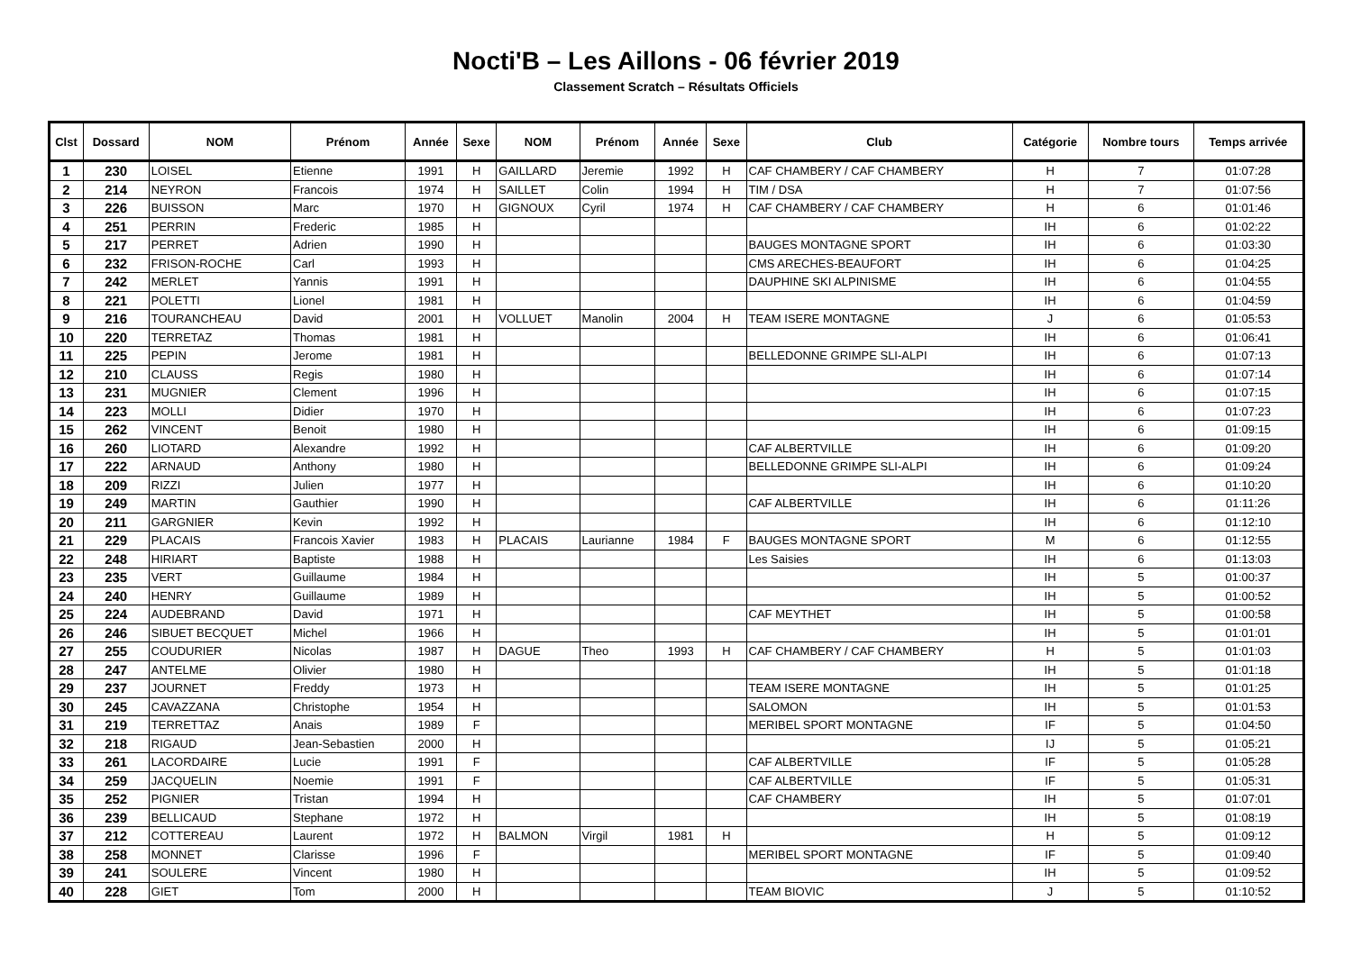Nocti'B – Les Aillons - 06 février 2019
Classement Scratch – Résultats Officiels
| Clst | Dossard | NOM | Prénom | Année | Sexe | NOM | Prénom | Année | Sexe | Club | Catégorie | Nombre tours | Temps arrivée |
| --- | --- | --- | --- | --- | --- | --- | --- | --- | --- | --- | --- | --- | --- |
| 1 | 230 | LOISEL | Etienne | 1991 | H | GAILLARD | Jeremie | 1992 | H | CAF CHAMBERY / CAF CHAMBERY | H | 7 | 01:07:28 |
| 2 | 214 | NEYRON | Francois | 1974 | H | SAILLET | Colin | 1994 | H | TIM / DSA | H | 7 | 01:07:56 |
| 3 | 226 | BUISSON | Marc | 1970 | H | GIGNOUX | Cyril | 1974 | H | CAF CHAMBERY / CAF CHAMBERY | H | 6 | 01:01:46 |
| 4 | 251 | PERRIN | Frederic | 1985 | H | | | | | | IH | 6 | 01:02:22 |
| 5 | 217 | PERRET | Adrien | 1990 | H | | | | | BAUGES MONTAGNE SPORT | IH | 6 | 01:03:30 |
| 6 | 232 | FRISON-ROCHE | Carl | 1993 | H | | | | | CMS ARECHES-BEAUFORT | IH | 6 | 01:04:25 |
| 7 | 242 | MERLET | Yannis | 1991 | H | | | | | DAUPHINE SKI ALPINISME | IH | 6 | 01:04:55 |
| 8 | 221 | POLETTI | Lionel | 1981 | H | | | | | | IH | 6 | 01:04:59 |
| 9 | 216 | TOURANCHEAU | David | 2001 | H | VOLLUET | Manolin | 2004 | H | TEAM ISERE MONTAGNE | J | 6 | 01:05:53 |
| 10 | 220 | TERRETAZ | Thomas | 1981 | H | | | | | | IH | 6 | 01:06:41 |
| 11 | 225 | PEPIN | Jerome | 1981 | H | | | | | BELLEDONNE GRIMPE SLI-ALPI | IH | 6 | 01:07:13 |
| 12 | 210 | CLAUSS | Regis | 1980 | H | | | | | | IH | 6 | 01:07:14 |
| 13 | 231 | MUGNIER | Clement | 1996 | H | | | | | | IH | 6 | 01:07:15 |
| 14 | 223 | MOLLI | Didier | 1970 | H | | | | | | IH | 6 | 01:07:23 |
| 15 | 262 | VINCENT | Benoit | 1980 | H | | | | | | IH | 6 | 01:09:15 |
| 16 | 260 | LIOTARD | Alexandre | 1992 | H | | | | | CAF ALBERTVILLE | IH | 6 | 01:09:20 |
| 17 | 222 | ARNAUD | Anthony | 1980 | H | | | | | BELLEDONNE GRIMPE SLI-ALPI | IH | 6 | 01:09:24 |
| 18 | 209 | RIZZI | Julien | 1977 | H | | | | | | IH | 6 | 01:10:20 |
| 19 | 249 | MARTIN | Gauthier | 1990 | H | | | | | CAF ALBERTVILLE | IH | 6 | 01:11:26 |
| 20 | 211 | GARGNIER | Kevin | 1992 | H | | | | | | IH | 6 | 01:12:10 |
| 21 | 229 | PLACAIS | Francois Xavier | 1983 | H | PLACAIS | Laurianne | 1984 | F | BAUGES MONTAGNE SPORT | M | 6 | 01:12:55 |
| 22 | 248 | HIRIART | Baptiste | 1988 | H | | | | | Les Saisies | IH | 6 | 01:13:03 |
| 23 | 235 | VERT | Guillaume | 1984 | H | | | | | | IH | 5 | 01:00:37 |
| 24 | 240 | HENRY | Guillaume | 1989 | H | | | | | | IH | 5 | 01:00:52 |
| 25 | 224 | AUDEBRAND | David | 1971 | H | | | | | CAF MEYTHET | IH | 5 | 01:00:58 |
| 26 | 246 | SIBUET BECQUET | Michel | 1966 | H | | | | | | IH | 5 | 01:01:01 |
| 27 | 255 | COUDURIER | Nicolas | 1987 | H | DAGUE | Theo | 1993 | H | CAF CHAMBERY / CAF CHAMBERY | H | 5 | 01:01:03 |
| 28 | 247 | ANTELME | Olivier | 1980 | H | | | | | | IH | 5 | 01:01:18 |
| 29 | 237 | JOURNET | Freddy | 1973 | H | | | | | TEAM ISERE MONTAGNE | IH | 5 | 01:01:25 |
| 30 | 245 | CAVAZZANA | Christophe | 1954 | H | | | | | SALOMON | IH | 5 | 01:01:53 |
| 31 | 219 | TERRETTAZ | Anais | 1989 | F | | | | | MERIBEL SPORT MONTAGNE | IF | 5 | 01:04:50 |
| 32 | 218 | RIGAUD | Jean-Sebastien | 2000 | H | | | | | | IJ | 5 | 01:05:21 |
| 33 | 261 | LACORDAIRE | Lucie | 1991 | F | | | | | CAF ALBERTVILLE | IF | 5 | 01:05:28 |
| 34 | 259 | JACQUELIN | Noemie | 1991 | F | | | | | CAF ALBERTVILLE | IF | 5 | 01:05:31 |
| 35 | 252 | PIGNIER | Tristan | 1994 | H | | | | | CAF CHAMBERY | IH | 5 | 01:07:01 |
| 36 | 239 | BELLICAUD | Stephane | 1972 | H | | | | | | IH | 5 | 01:08:19 |
| 37 | 212 | COTTEREAU | Laurent | 1972 | H | BALMON | Virgil | 1981 | H | | H | 5 | 01:09:12 |
| 38 | 258 | MONNET | Clarisse | 1996 | F | | | | | MERIBEL SPORT MONTAGNE | IF | 5 | 01:09:40 |
| 39 | 241 | SOULERE | Vincent | 1980 | H | | | | | | IH | 5 | 01:09:52 |
| 40 | 228 | GIET | Tom | 2000 | H | | | | | TEAM BIOVIC | J | 5 | 01:10:52 |